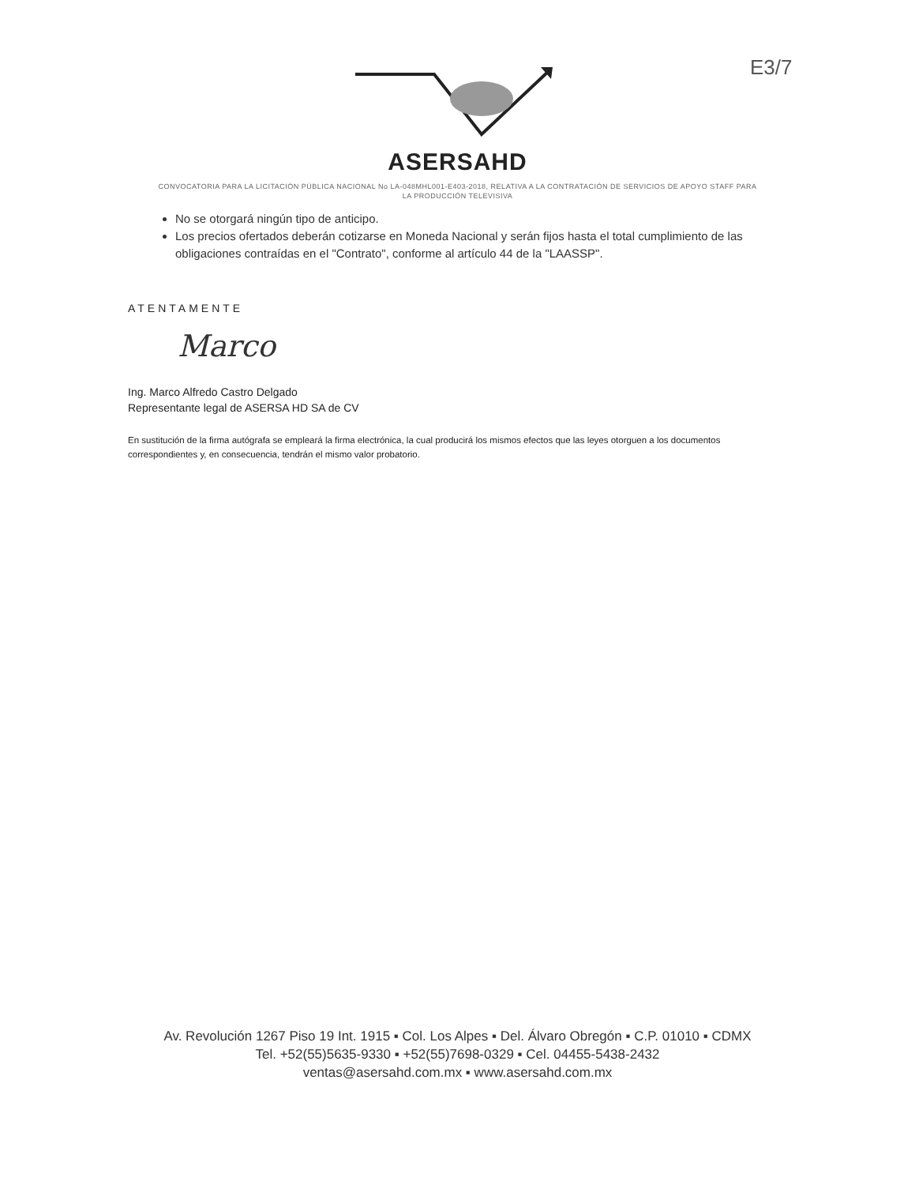E3/7
ASERSAHD
CONVOCATORIA PARA LA LICITACIÓN PÚBLICA NACIONAL No LA-048MHL001-E403-2018, RELATIVA A LA CONTRATACIÓN DE SERVICIOS DE APOYO STAFF PARA LA PRODUCCIÓN TELEVISIVA
No se otorgará ningún tipo de anticipo.
Los precios ofertados deberán cotizarse en Moneda Nacional y serán fijos hasta el total cumplimiento de las obligaciones contraídas en el "Contrato", conforme al artículo 44 de la "LAASSP".
ATENTAMENTE
Marco
Ing. Marco Alfredo Castro Delgado
Representante legal de ASERSA HD SA de CV
En sustitución de la firma autógrafa se empleará la firma electrónica, la cual producirá los mismos efectos que las leyes otorguen a los documentos correspondientes y, en consecuencia, tendrán el mismo valor probatorio.
Av. Revolución 1267 Piso 19 Int. 1915 ▪ Col. Los Alpes ▪ Del. Álvaro Obregón ▪ C.P. 01010 ▪ CDMX
Tel. +52(55)5635-9330 ▪ +52(55)7698-0329 ▪ Cel. 04455-5438-2432
ventas@asersahd.com.mx ▪ www.asersahd.com.mx